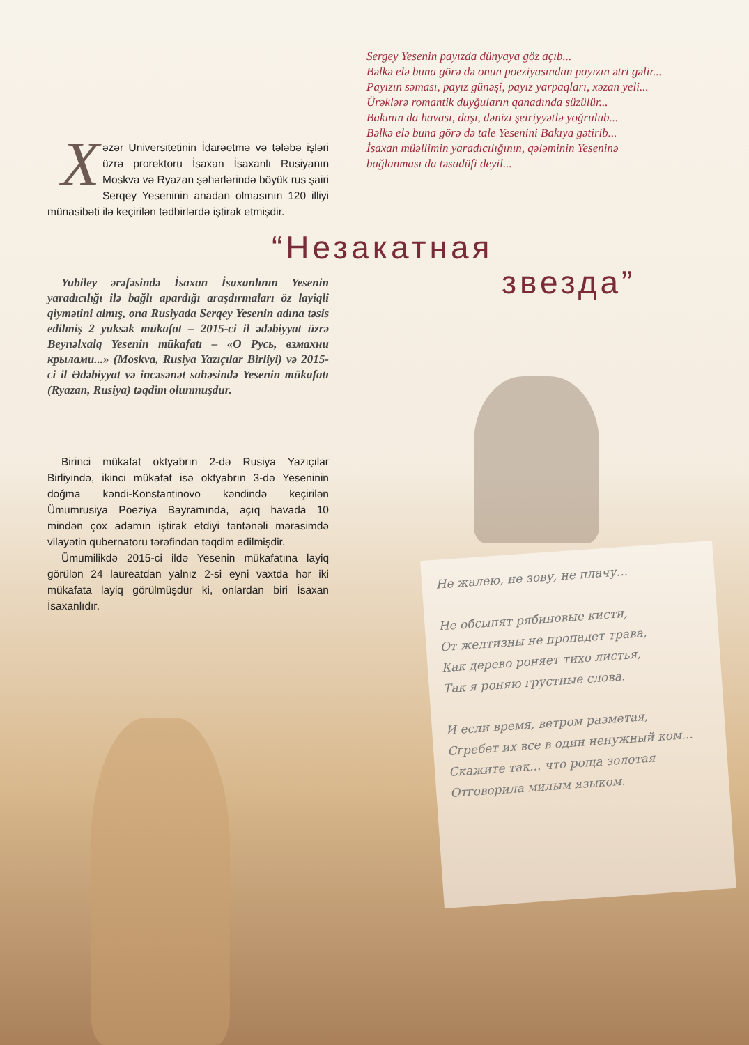Xəzər Universitetinin İdarəetmə və tələbə işləri üzrə prorektoru İsaxan İsaxanlı Rusiyanın Moskva və Ryazan şəhərlərində böyük rus şairi Serqey Yeseninin anadan olmasının 120 illiyi münasibəti ilə keçirilən tədbirlərdə iştirak etmişdir.
Yubiley ərəfəsində İsaxan İsaxanlının Yesenin yaradıcılığı ilə bağlı apardığı araşdırmaları öz layiqli qiymətini almış, ona Rusiyada Serqey Yesenin adına təsis edilmiş 2 yüksək mükafat – 2015-ci il ədəbiyyat üzrə Beynəlxalq Yesenin mükafatı – «О Русь, взмахни крылами...» (Moskva, Rusiya Yazıçılar Birliyi) və 2015-ci il Ədəbiyyat və incəsənət sahəsində Yesenin mükafatı (Ryazan, Rusiya) təqdim olunmuşdur.
Birinci mükafat oktyabrın 2-də Rusiya Yazıçılar Birliyində, ikinci mükafat isə oktyabrın 3-də Yeseninin doğma kəndi-Konstantinovo kəndində keçirilən Ümumrusiya Poeziya Bayramında, açıq havada 10 mindən çox adamın iştirak etdiyi təntənəli mərasimdə vilayətin qubernatoru tərəfindən təqdim edilmişdir.
Ümumilikdə 2015-ci ildə Yesenin mükafatına layiq görülən 24 laureatdan yalnız 2-si eyni vaxtda hər iki mükafata layiq görülmüşdür ki, onlardan biri İsaxan İsaxanlıdır.
Sergey Yesenin payızda dünyaya göz açıb...
Bəlkə elə buna görə də onun poeziyasından payızın ətri gəlir...
Payızın səması, payız günəşi, payız yarpaqları, xəzan yeli...
Ürəklərə romantik duyğuların qanadında süzülür...
Bakının da havası, daşı, dənizi şeiriyyətlə yoğrulub...
Bəlkə elə buna görə də tale Yesenini Bakıya gətirib...
İsaxan müəllimin yaradıcılığının, qələminin Yeseninə bağlanması da təsadüfi deyil...
“Незакатная
звезда”
Не жалею, не зову, не плачу...
Не обсыпят рябиновые кисти,
От желтизны не пропадет трава,
Как дерево роняет тихо листья,
Так я роняю грустные слова.
И если время, ветром разметая,
Сгребет их все в один ненужный ком...
Скажите так... что роща золотая
Отговорила милым языком.